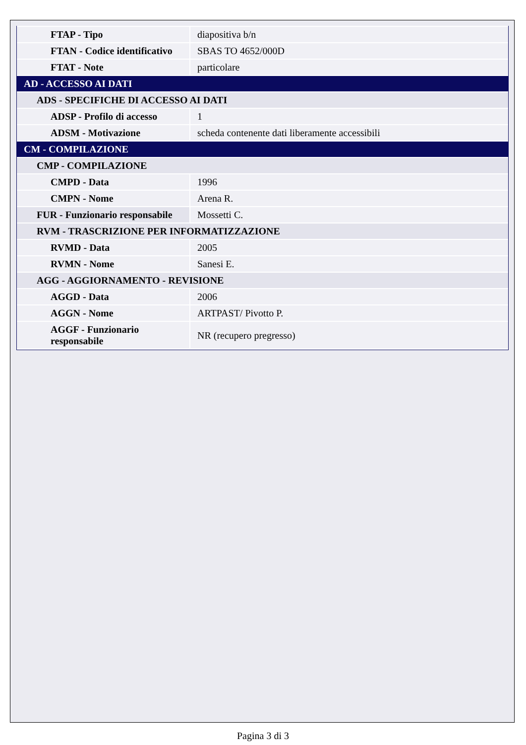| FTAP - Tipo | diapositiva b/n |
| FTAN - Codice identificativo | SBAS TO 4652/000D |
| FTAT - Note | particolare |
| AD - ACCESSO AI DATI | |
| ADS - SPECIFICHE DI ACCESSO AI DATI | |
| ADSP - Profilo di accesso | 1 |
| ADSM - Motivazione | scheda contenente dati liberamente accessibili |
| CM - COMPILAZIONE | |
| CMP - COMPILAZIONE | |
| CMPD - Data | 1996 |
| CMPN - Nome | Arena R. |
| FUR - Funzionario responsabile | Mossetti C. |
| RVM - TRASCRIZIONE PER INFORMATIZZAZIONE | |
| RVMD - Data | 2005 |
| RVMN - Nome | Sanesi E. |
| AGG - AGGIORNAMENTO - REVISIONE | |
| AGGD - Data | 2006 |
| AGGN - Nome | ARTPAST/ Pivotto P. |
| AGGF - Funzionario responsabile | NR (recupero pregresso) |
Pagina 3 di 3